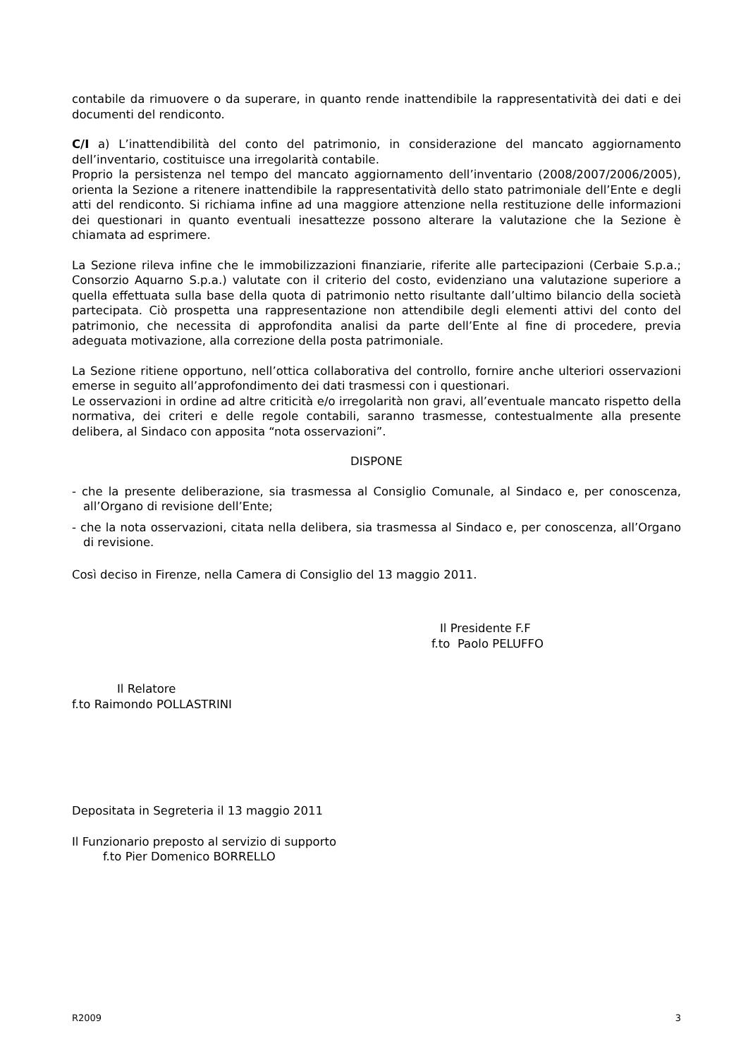contabile da rimuovere o da superare, in quanto rende inattendibile la rappresentatività dei dati e dei documenti del rendiconto.
C/I a) L’inattendibilità del conto del patrimonio, in considerazione del mancato aggiornamento dell’inventario, costituisce una irregolarità contabile.
Proprio la persistenza nel tempo del mancato aggiornamento dell’inventario (2008/2007/2006/2005), orienta la Sezione a ritenere inattendibile la rappresentatività dello stato patrimoniale dell’Ente e degli atti del rendiconto. Si richiama infine ad una maggiore attenzione nella restituzione delle informazioni dei questionari in quanto eventuali inesattezze possono alterare la valutazione che la Sezione è chiamata ad esprimere.
La Sezione rileva infine che le immobilizzazioni finanziarie, riferite alle partecipazioni (Cerbaie S.p.a.; Consorzio Aquarno S.p.a.) valutate con il criterio del costo, evidenziano una valutazione superiore a quella effettuata sulla base della quota di patrimonio netto risultante dall’ultimo bilancio della società partecipata. Ciò prospetta una rappresentazione non attendibile degli elementi attivi del conto del patrimonio, che necessita di approfondita analisi da parte dell’Ente al fine di procedere, previa adeguata motivazione, alla correzione della posta patrimoniale.
La Sezione ritiene opportuno, nell’ottica collaborativa del controllo, fornire anche ulteriori osservazioni emerse in seguito all’approfondimento dei dati trasmessi con i questionari.
Le osservazioni in ordine ad altre criticità e/o irregolarità non gravi, all’eventuale mancato rispetto della normativa, dei criteri e delle regole contabili, saranno trasmesse, contestualmente alla presente delibera, al Sindaco con apposita “nota osservazioni”.
DISPONE
- che la presente deliberazione, sia trasmessa al Consiglio Comunale, al Sindaco e, per conoscenza, all’Organo di revisione dell’Ente;
- che la nota osservazioni, citata nella delibera, sia trasmessa al Sindaco e, per conoscenza, all’Organo di revisione.
Così deciso in Firenze, nella Camera di Consiglio del 13 maggio 2011.
Il Presidente F.F
f.to Paolo PELUFFO
Il Relatore
f.to Raimondo POLLASTRINI
Depositata in Segreteria il 13 maggio 2011
Il Funzionario preposto al servizio di supporto
f.to Pier Domenico BORRELLO
R2009 3